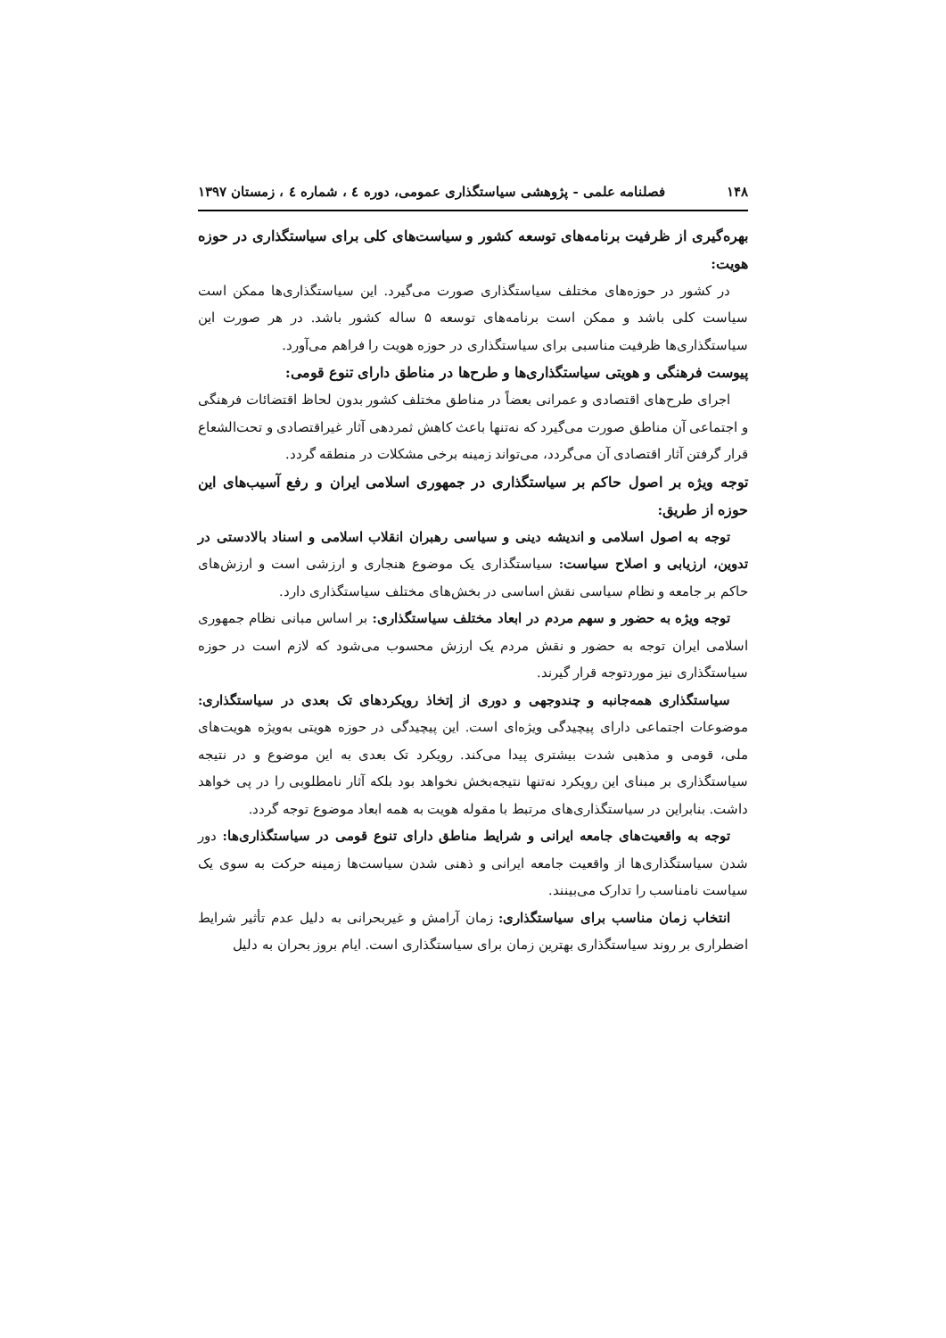۱۴۸ فصلنامه علمی - پژوهشی سیاستگذاری عمومی، دوره ٤ ، شماره ٤ ، زمستان ۱۳۹۷
بهره‌گیری از ظرفیت برنامه‌های توسعه کشور و سیاست‌های کلی برای سیاستگذاری در حوزه هویت:
در کشور در حوزه‌های مختلف سیاستگذاری صورت می‌گیرد. این سیاستگذاری‌ها ممکن است سیاست کلی باشد و ممکن است برنامه‌های توسعه ۵ ساله کشور باشد. در هر صورت این سیاستگذاری‌ها ظرفیت مناسبی برای سیاستگذاری در حوزه هویت را فراهم می‌آورد.
پیوست فرهنگی و هویتی سیاستگذاری‌ها و طرح‌ها در مناطق دارای تنوع قومی:
اجرای طرح‌های اقتصادی و عمرانی بعضاً در مناطق مختلف کشور بدون لحاظ اقتضائات فرهنگی و اجتماعی آن مناطق صورت می‌گیرد که نه‌تنها باعث کاهش ثمردهی آثار غیراقتصادی و تحت‌الشعاع قرار گرفتن آثار اقتصادی آن می‌گردد، می‌تواند زمینه برخی مشکلات در منطقه گردد.
توجه ویژه بر اصول حاکم بر سیاستگذاری در جمهوری اسلامی ایران و رفع آسیب‌های این حوزه از طریق:
توجه به اصول اسلامی و اندیشه دینی و سیاسی رهبران انقلاب اسلامی و اسناد بالادستی در تدوین، ارزیابی و اصلاح سیاست: سیاستگذاری یک موضوع هنجاری و ارزشی است و ارزش‌های حاکم بر جامعه و نظام سیاسی نقش اساسی در بخش‌های مختلف سیاستگذاری دارد.
توجه ویژه به حضور و سهم مردم در ابعاد مختلف سیاستگذاری: بر اساس مبانی نظام جمهوری اسلامی ایران توجه به حضور و نقش مردم یک ارزش محسوب می‌شود که لازم است در حوزه سیاستگذاری نیز موردتوجه قرار گیرند.
سیاستگذاری همه‌جانبه و چندوجهی و دوری از إتخاذ رویکردهای تک بعدی در سیاستگذاری: موضوعات اجتماعی دارای پیچیدگی ویژه‌ای است. این پیچیدگی در حوزه هویتی به‌ویژه هویت‌های ملی، قومی و مذهبی شدت بیشتری پیدا می‌کند. رویکرد تک بعدی به این موضوع و در نتیجه سیاستگذاری بر مبنای این رویکرد نه‌تنها نتیجه‌بخش نخواهد بود بلکه آثار نامطلوبی را در پی خواهد داشت. بنابراین در سیاستگذاری‌های مرتبط با مقوله هویت به همه ابعاد موضوع توجه گردد.
توجه به واقعیت‌های جامعه ایرانی و شرایط مناطق دارای تنوع قومی در سیاستگذاری‌ها: دور شدن سیاستگذاری‌ها از واقعیت جامعه ایرانی و ذهنی شدن سیاست‌ها زمینه حرکت به سوی یک سیاست نامناسب را تدارک می‌بینند.
انتخاب زمان مناسب برای سیاستگذاری: زمان آرامش و غیربحرانی به دلیل عدم تأثیر شرایط اضطراری بر روند سیاستگذاری بهترین زمان برای سیاستگذاری است. ایام بروز بحران به دلیل